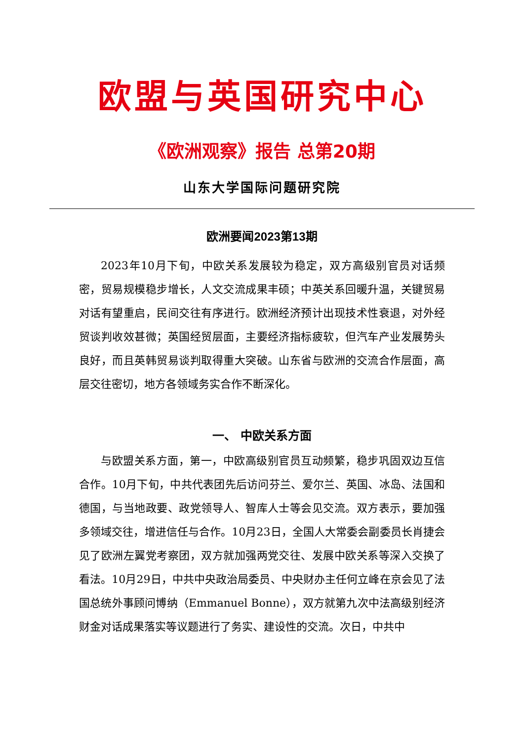欧盟与英国研究中心
《欧洲观察》报告 总第20期
山东大学国际问题研究院
欧洲要闻2023第13期
2023年10月下旬，中欧关系发展较为稳定，双方高级别官员对话频密，贸易规模稳步增长，人文交流成果丰硕；中英关系回暖升温，关键贸易对话有望重启，民间交往有序进行。欧洲经济预计出现技术性衰退，对外经贸谈判收效甚微；英国经贸层面，主要经济指标疲软，但汽车产业发展势头良好，而且英韩贸易谈判取得重大突破。山东省与欧洲的交流合作层面，高层交往密切，地方各领域务实合作不断深化。
一、 中欧关系方面
与欧盟关系方面，第一，中欧高级别官员互动频繁，稳步巩固双边互信合作。10月下旬，中共代表团先后访问芬兰、爱尔兰、英国、冰岛、法国和德国，与当地政要、政党领导人、智库人士等会见交流。双方表示，要加强多领域交往，增进信任与合作。10月23日，全国人大常委会副委员长肖捷会见了欧洲左翼党考察团，双方就加强两党交往、发展中欧关系等深入交换了看法。10月29日，中共中央政治局委员、中央财办主任何立峰在京会见了法国总统外事顾问博纳（Emmanuel Bonne），双方就第九次中法高级别经济财金对话成果落实等议题进行了务实、建设性的交流。次日，中共中